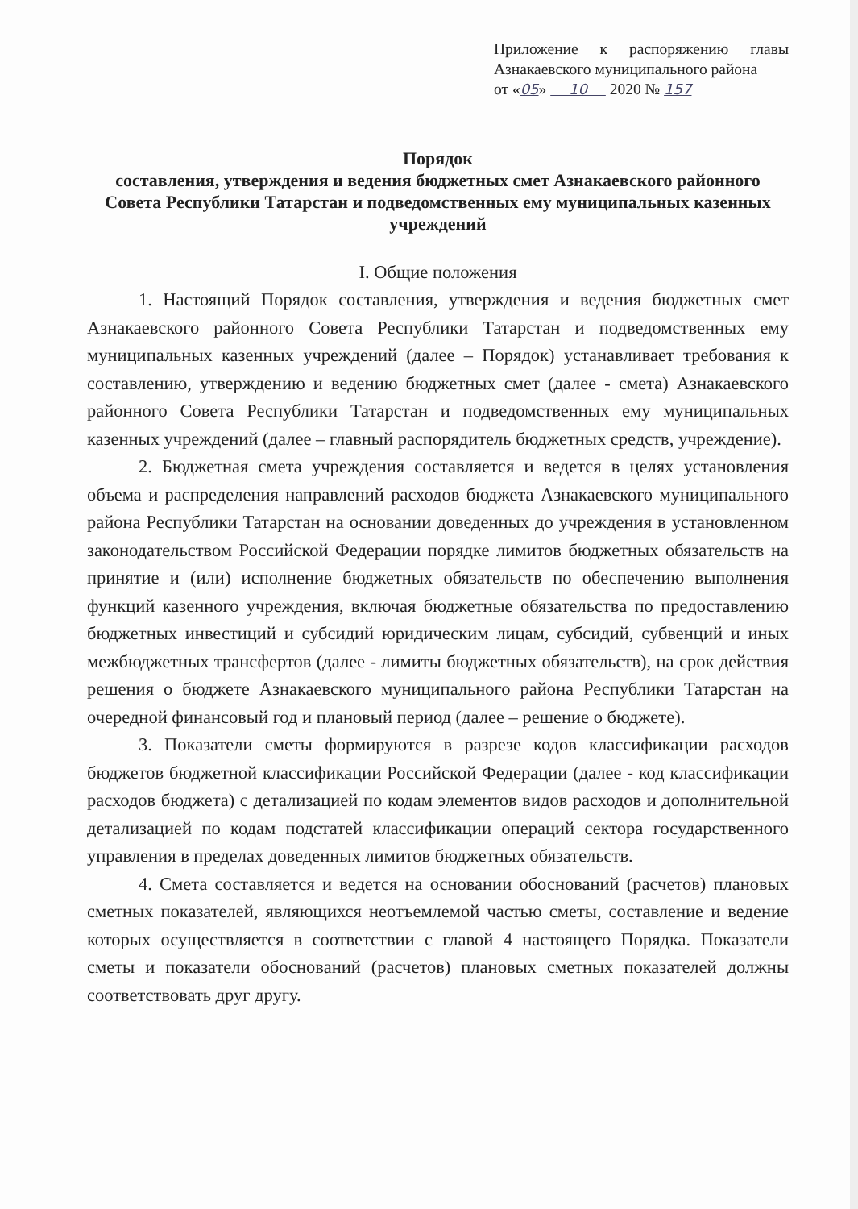Приложение к распоряжению главы Азнакаевского муниципального района
от «05» 10 2020 № 157
Порядок
составления, утверждения и ведения бюджетных смет Азнакаевского районного Совета Республики Татарстан и подведомственных ему муниципальных казенных учреждений
I. Общие положения
1. Настоящий Порядок составления, утверждения и ведения бюджетных смет Азнакаевского районного Совета Республики Татарстан и подведомственных ему муниципальных казенных учреждений (далее – Порядок) устанавливает требования к составлению, утверждению и ведению бюджетных смет (далее - смета) Азнакаевского районного Совета Республики Татарстан и подведомственных ему муниципальных казенных учреждений (далее – главный распорядитель бюджетных средств, учреждение).
2. Бюджетная смета учреждения составляется и ведется в целях установления объема и распределения направлений расходов бюджета Азнакаевского муниципального района Республики Татарстан на основании доведенных до учреждения в установленном законодательством Российской Федерации порядке лимитов бюджетных обязательств на принятие и (или) исполнение бюджетных обязательств по обеспечению выполнения функций казенного учреждения, включая бюджетные обязательства по предоставлению бюджетных инвестиций и субсидий юридическим лицам, субсидий, субвенций и иных межбюджетных трансфертов (далее - лимиты бюджетных обязательств), на срок действия решения о бюджете Азнакаевского муниципального района Республики Татарстан на очередной финансовый год и плановый период (далее – решение о бюджете).
3. Показатели сметы формируются в разрезе кодов классификации расходов бюджетов бюджетной классификации Российской Федерации (далее - код классификации расходов бюджета) с детализацией по кодам элементов видов расходов и дополнительной детализацией по кодам подстатей классификации операций сектора государственного управления в пределах доведенных лимитов бюджетных обязательств.
4. Смета составляется и ведется на основании обоснований (расчетов) плановых сметных показателей, являющихся неотъемлемой частью сметы, составление и ведение которых осуществляется в соответствии с главой 4 настоящего Порядка. Показатели сметы и показатели обоснований (расчетов) плановых сметных показателей должны соответствовать друг другу.